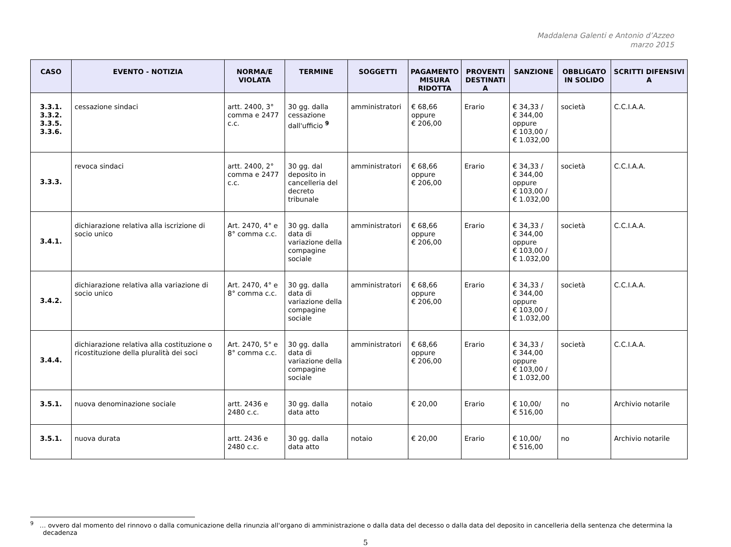Maddalena Galenti e Antonio d’Azzeo
marzo 2015
| CASO | EVENTO - NOTIZIA | NORMA/E VIOLATA | TERMINE | SOGGETTI | PAGAMENTO MISURA RIDOTTA | PROVENTI DESTINATI A | SANZIONE | OBBLIGATO IN SOLIDO | SCRITTI DIFENSIVI A |
| --- | --- | --- | --- | --- | --- | --- | --- | --- | --- |
| 3.3.1. 3.3.2. 3.3.5. 3.3.6. | cessazione sindaci | artt. 2400, 3° comma e 2477 c.c. | 30 gg. dalla cessazione dall'ufficio <sup>9</sup> | amministratori | € 68,66 oppure € 206,00 | Erario | € 34,33 / € 344,00 oppure € 103,00 / € 1.032,00 | società | C.C.I.A.A. |
| 3.3.3. | revoca sindaci | artt. 2400, 2° comma e 2477 c.c. | 30 gg. dal deposito in cancelleria del decreto tribunale | amministratori | € 68,66 oppure € 206,00 | Erario | € 34,33 / € 344,00 oppure € 103,00 / € 1.032,00 | società | C.C.I.A.A. |
| 3.4.1. | dichiarazione relativa alla iscrizione di socio unico | Art. 2470, 4° e 8° comma c.c. | 30 gg. dalla data di variazione della compagine sociale | amministratori | € 68,66 oppure € 206,00 | Erario | € 34,33 / € 344,00 oppure € 103,00 / € 1.032,00 | società | C.C.I.A.A. |
| 3.4.2. | dichiarazione relativa alla variazione di socio unico | Art. 2470, 4° e 8° comma c.c. | 30 gg. dalla data di variazione della compagine sociale | amministratori | € 68,66 oppure € 206,00 | Erario | € 34,33 / € 344,00 oppure € 103,00 / € 1.032,00 | società | C.C.I.A.A. |
| 3.4.4. | dichiarazione relativa alla costituzione o ricostituzione della pluralità dei soci | Art. 2470, 5° e 8° comma c.c. | 30 gg. dalla data di variazione della compagine sociale | amministratori | € 68,66 oppure € 206,00 | Erario | € 34,33 / € 344,00 oppure € 103,00 / € 1.032,00 | società | C.C.I.A.A. |
| 3.5.1. | nuova denominazione sociale | artt. 2436 e 2480 c.c. | 30 gg. dalla data atto | notaio | € 20,00 | Erario | € 10,00/ € 516,00 | no | Archivio notarile |
| 3.5.1. | nuova durata | artt. 2436 e 2480 c.c. | 30 gg. dalla data atto | notaio | € 20,00 | Erario | € 10,00/ € 516,00 | no | Archivio notarile |
<sup>9</sup> … ovvero dal momento del rinnovo o dalla comunicazione della rinunzia all'organo di amministrazione o dalla data del decesso o dalla data del deposito in cancelleria della sentenza che determina la decadenza
5